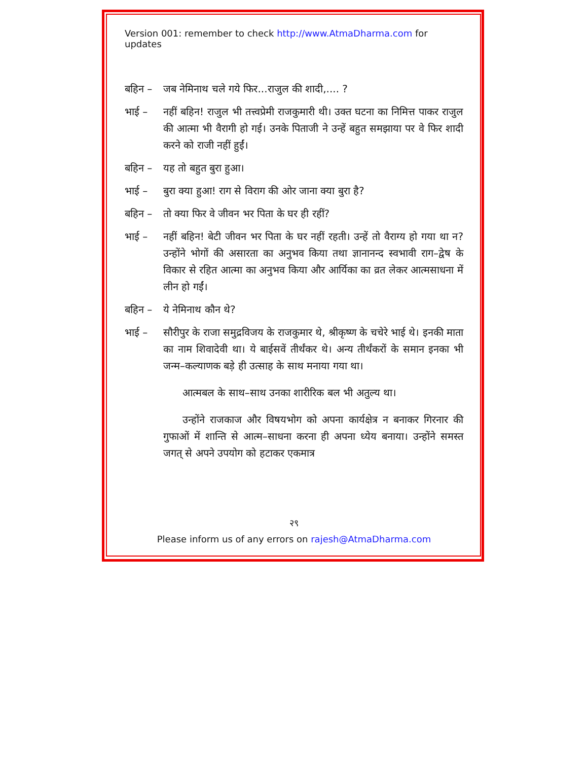Version 001: remember to check http://www.AtmaDharma.com for updates
बहिन – जब नेमिनाथ चले गये फिर...राजुल की शादी,.... ?
भाई – नहीं बहिन! राजुल भी तत्त्वप्रेमी राजकुमारी थी। उक्त घटना का निमित्त पाकर राजुल की आत्मा भी वैरागी हो गई। उनके पिताजी ने उन्हें बहुत समझाया पर वे फिर शादी करने को राजी नहीं हुईं।
बहिन – यह तो बहुत बुरा हुआ।
भाई – बुरा क्या हुआ! राग से विराग की ओर जाना क्या बुरा है?
बहिन – तो क्या फिर वे जीवन भर पिता के घर ही रहीं?
भाई – नहीं बहिन! बेटी जीवन भर पिता के घर नहीं रहती। उन्हें तो वैराग्य हो गया था न? उन्होंने भोगों की असारता का अनुभव किया तथा ज्ञानानन्द स्वभावी राग–द्वेष के विकार से रहित आत्मा का अनुभव किया और आर्यिका का व्रत लेकर आत्मसाधना में लीन हो गईं।
बहिन – ये नेमिनाथ कौन थे?
भाई – सौरीपुर के राजा समुद्रविजय के राजकुमार थे, श्रीकृष्ण के चचेरे भाई थे। इनकी माता का नाम शिवादेवी था। ये बाईसवें तीर्थंकर थे। अन्य तीर्थंकरों के समान इनका भी जन्म–कल्याणक बड़े ही उत्साह के साथ मनाया गया था।
आत्मबल के साथ–साथ उनका शारीरिक बल भी अतुल्य था।
उन्होंने राजकाज और विषयभोग को अपना कार्यक्षेत्र न बनाकर गिरनार की गुफाओं में शान्ति से आत्म–साधना करना ही अपना ध्येय बनाया। उन्होंने समस्त जगत् से अपने उपयोग को हटाकर एकमात्र
२९
Please inform us of any errors on rajesh@AtmaDharma.com